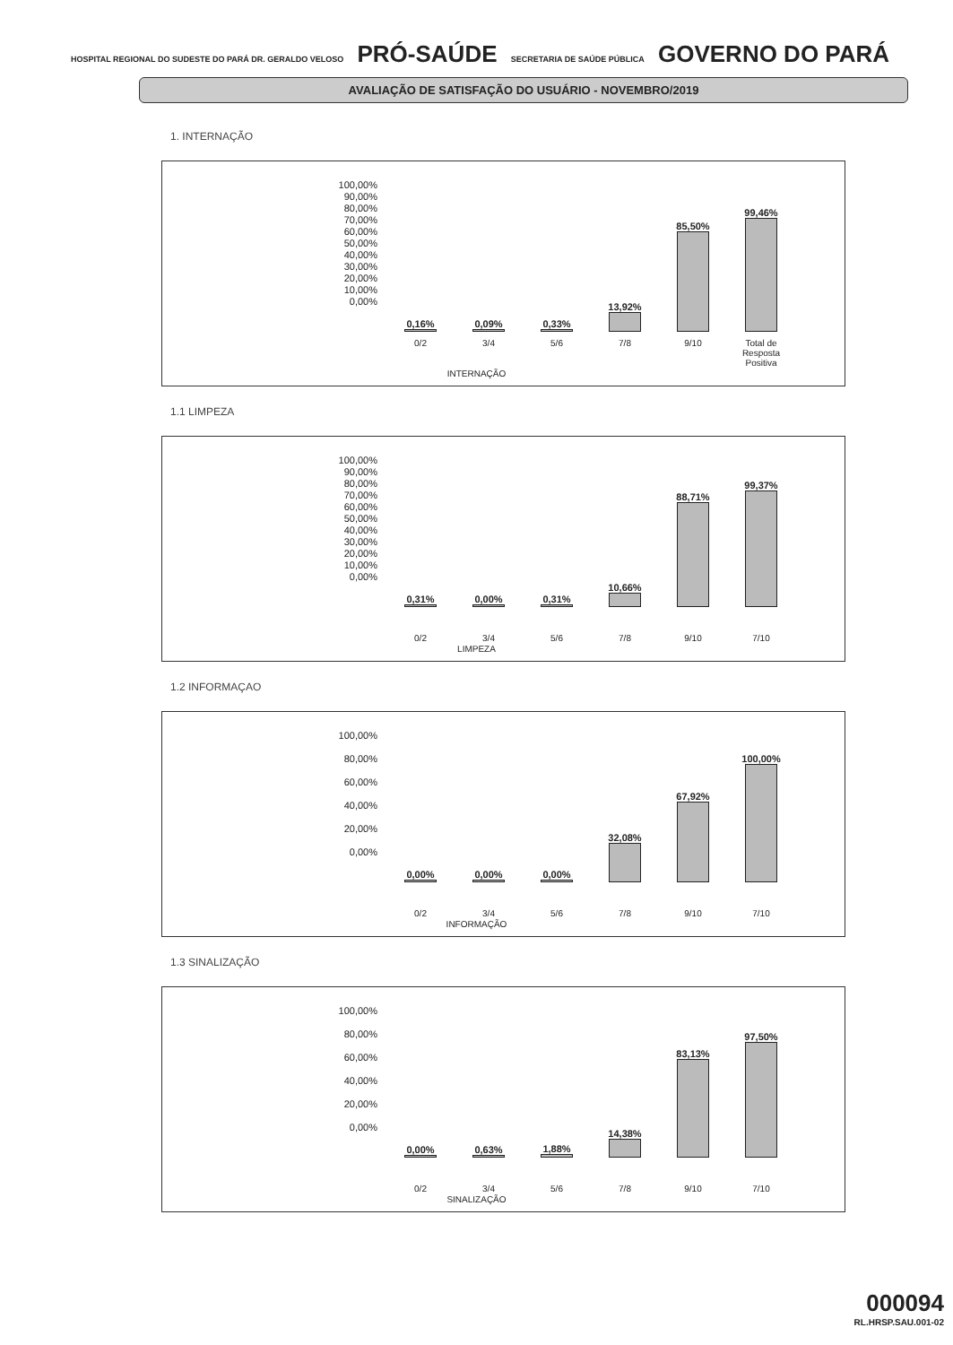HOSPITAL REGIONAL DO SUDESTE DO PARÁ DR. GERALDO VELOSO PRÓ-SAÚDE SECRETARIA DE SAÚDE PÚBLICA GOVERNO DO PARÁ
AVALIAÇÃO DE SATISFAÇÃO DO USUÁRIO - NOVEMBRO/2019
1. INTERNAÇÃO
100,00%
90,00%
80,00%
70,00%
60,00%
50,00%
40,00%
30,00%
20,00%
10,00%
0,00%
0,16%
0,09%
0,33%
13,92%
85,50%
99,46%
0/2 3/4 5/6 7/8 9/10 Total de Resposta Positiva
INTERNAÇÃO
1.1 LIMPEZA
100,00%
90,00%
80,00%
70,00%
60,00%
50,00%
40,00%
30,00%
20,00%
10,00%
0,00%
0,31%
0,00%
0,31%
10,66%
88,71%
99,37%
0/2 3/4 5/6 7/8 9/10 7/10
LIMPEZA
1.2 INFORMAÇAO
100,00%
80,00%
60,00%
40,00%
20,00%
0,00%
0,00%
0,00%
0,00%
32,08%
67,92%
100,00%
0/2 3/4 5/6 7/8 9/10 7/10
INFORMAÇÃO
1.3 SINALIZAÇÃO
100,00%
80,00%
60,00%
40,00%
20,00%
0,00%
0,00%
0,63%
1,88%
14,38%
83,13%
97,50%
0/2 3/4 5/6 7/8 9/10 7/10
SINALIZAÇÃO
000094
RL.HRSP.SAU.001-02